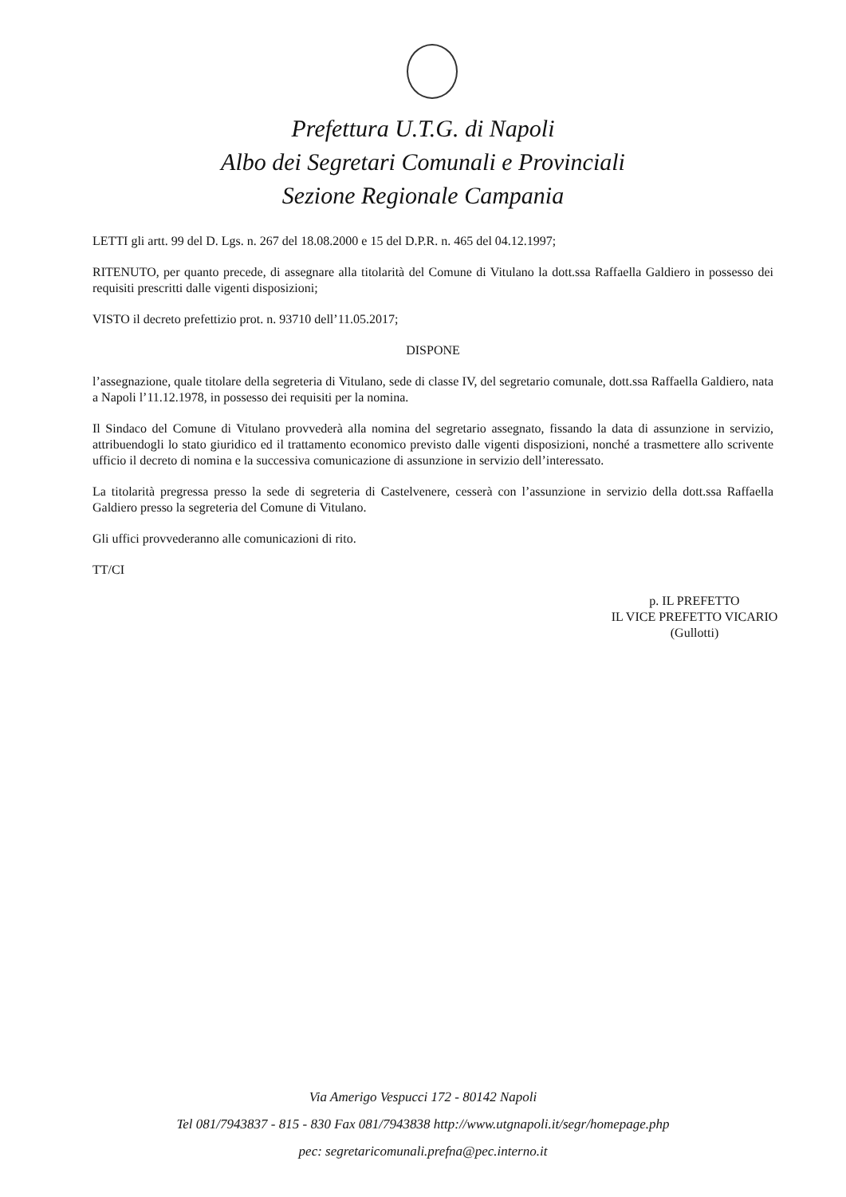Prefettura U.T.G. di Napoli
Albo dei Segretari Comunali e Provinciali
Sezione Regionale Campania
LETTI gli artt. 99 del D. Lgs. n. 267 del 18.08.2000 e 15 del D.P.R. n. 465 del 04.12.1997;
RITENUTO, per quanto precede, di assegnare alla titolarità del Comune di Vitulano la dott.ssa Raffaella Galdiero in possesso dei requisiti prescritti dalle vigenti disposizioni;
VISTO il decreto prefettizio prot. n. 93710 dell’11.05.2017;
DISPONE
l’assegnazione, quale titolare della segreteria di Vitulano, sede di classe IV, del segretario comunale, dott.ssa Raffaella Galdiero, nata a Napoli l’11.12.1978, in possesso dei requisiti per la nomina.
Il Sindaco del Comune di Vitulano provvederà alla nomina del segretario assegnato, fissando la data di assunzione in servizio, attribuendogli lo stato giuridico ed il trattamento economico previsto dalle vigenti disposizioni, nonché a trasmettere allo scrivente ufficio il decreto di nomina e la successiva comunicazione di assunzione in servizio dell’interessato.
La titolarità pregressa presso la sede di segreteria di Castelvenere, cesserà con l’assunzione in servizio della dott.ssa Raffaella Galdiero presso la segreteria del Comune di Vitulano.
Gli uffici provvederanno alle comunicazioni di rito.
TT/CI
p. IL PREFETTO
IL VICE PREFETTO VICARIO
(Gullotti)
Via Amerigo Vespucci 172 - 80142 Napoli
Tel 081/7943837 - 815 - 830 Fax 081/7943838 http://www.utgnapoli.it/segr/homepage.php
pec: segretaricomunali.prefna@pec.interno.it